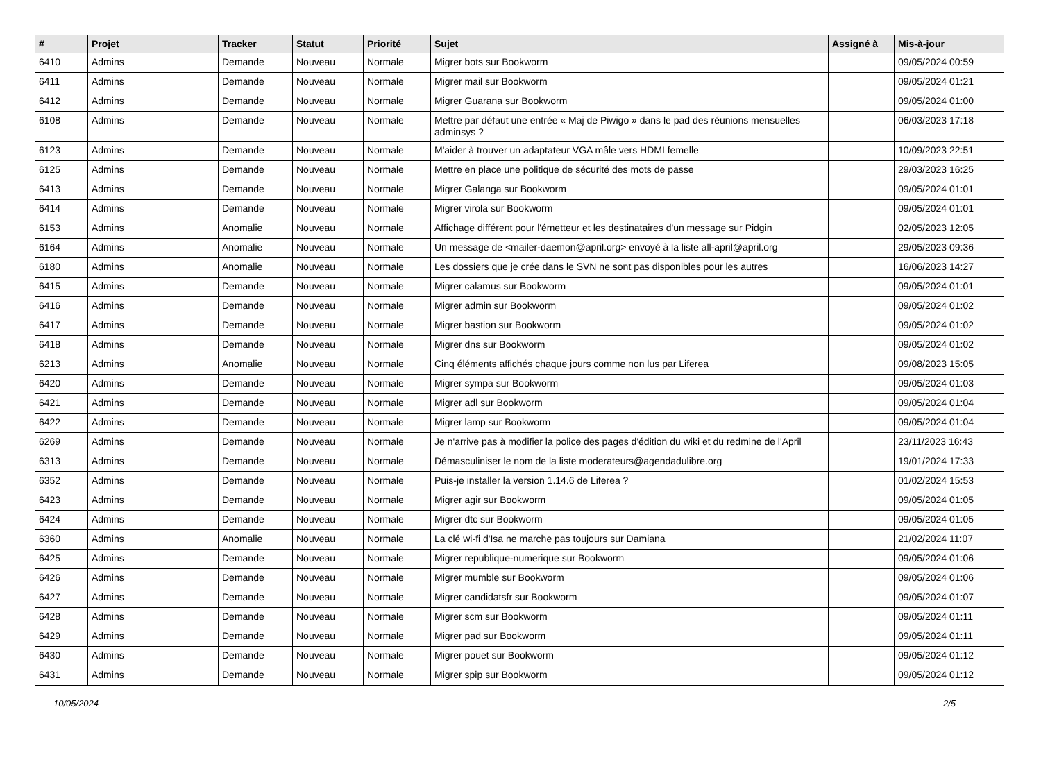| # | Projet | Tracker | Statut | Priorité | Sujet | Assigné à | Mis-à-jour |
| --- | --- | --- | --- | --- | --- | --- | --- |
| 6410 | Admins | Demande | Nouveau | Normale | Migrer bots sur Bookworm | | 09/05/2024 00:59 |
| 6411 | Admins | Demande | Nouveau | Normale | Migrer mail sur Bookworm | | 09/05/2024 01:21 |
| 6412 | Admins | Demande | Nouveau | Normale | Migrer Guarana sur Bookworm | | 09/05/2024 01:00 |
| 6108 | Admins | Demande | Nouveau | Normale | Mettre par défaut une entrée « Maj de Piwigo » dans le pad des réunions mensuelles adminsys ? | | 06/03/2023 17:18 |
| 6123 | Admins | Demande | Nouveau | Normale | M'aider à trouver un adaptateur VGA mâle vers HDMI femelle | | 10/09/2023 22:51 |
| 6125 | Admins | Demande | Nouveau | Normale | Mettre en place une politique de sécurité des mots de passe | | 29/03/2023 16:25 |
| 6413 | Admins | Demande | Nouveau | Normale | Migrer Galanga sur Bookworm | | 09/05/2024 01:01 |
| 6414 | Admins | Demande | Nouveau | Normale | Migrer virola sur Bookworm | | 09/05/2024 01:01 |
| 6153 | Admins | Anomalie | Nouveau | Normale | Affichage différent pour l'émetteur et les destinataires d'un message sur Pidgin | | 02/05/2023 12:05 |
| 6164 | Admins | Anomalie | Nouveau | Normale | Un message de <mailer-daemon@april.org> envoyé à la liste all-april@april.org | | 29/05/2023 09:36 |
| 6180 | Admins | Anomalie | Nouveau | Normale | Les dossiers que je crée dans le SVN ne sont pas disponibles pour les autres | | 16/06/2023 14:27 |
| 6415 | Admins | Demande | Nouveau | Normale | Migrer calamus sur Bookworm | | 09/05/2024 01:01 |
| 6416 | Admins | Demande | Nouveau | Normale | Migrer admin sur Bookworm | | 09/05/2024 01:02 |
| 6417 | Admins | Demande | Nouveau | Normale | Migrer bastion sur Bookworm | | 09/05/2024 01:02 |
| 6418 | Admins | Demande | Nouveau | Normale | Migrer dns sur Bookworm | | 09/05/2024 01:02 |
| 6213 | Admins | Anomalie | Nouveau | Normale | Cinq éléments affichés chaque jours comme non lus par Liferea | | 09/08/2023 15:05 |
| 6420 | Admins | Demande | Nouveau | Normale | Migrer sympa sur Bookworm | | 09/05/2024 01:03 |
| 6421 | Admins | Demande | Nouveau | Normale | Migrer adl sur Bookworm | | 09/05/2024 01:04 |
| 6422 | Admins | Demande | Nouveau | Normale | Migrer lamp sur Bookworm | | 09/05/2024 01:04 |
| 6269 | Admins | Demande | Nouveau | Normale | Je n'arrive pas à modifier la police des pages d'édition du wiki et du redmine de l'April | | 23/11/2023 16:43 |
| 6313 | Admins | Demande | Nouveau | Normale | Démasculiniser le nom de la liste moderateurs@agendadulibre.org | | 19/01/2024 17:33 |
| 6352 | Admins | Demande | Nouveau | Normale | Puis-je installer la version 1.14.6 de Liferea ? | | 01/02/2024 15:53 |
| 6423 | Admins | Demande | Nouveau | Normale | Migrer agir sur Bookworm | | 09/05/2024 01:05 |
| 6424 | Admins | Demande | Nouveau | Normale | Migrer dtc sur Bookworm | | 09/05/2024 01:05 |
| 6360 | Admins | Anomalie | Nouveau | Normale | La clé wi-fi d'Isa ne marche pas toujours sur Damiana | | 21/02/2024 11:07 |
| 6425 | Admins | Demande | Nouveau | Normale | Migrer republique-numerique sur Bookworm | | 09/05/2024 01:06 |
| 6426 | Admins | Demande | Nouveau | Normale | Migrer mumble sur Bookworm | | 09/05/2024 01:06 |
| 6427 | Admins | Demande | Nouveau | Normale | Migrer candidatsfr sur Bookworm | | 09/05/2024 01:07 |
| 6428 | Admins | Demande | Nouveau | Normale | Migrer scm sur Bookworm | | 09/05/2024 01:11 |
| 6429 | Admins | Demande | Nouveau | Normale | Migrer pad sur Bookworm | | 09/05/2024 01:11 |
| 6430 | Admins | Demande | Nouveau | Normale | Migrer pouet sur Bookworm | | 09/05/2024 01:12 |
| 6431 | Admins | Demande | Nouveau | Normale | Migrer spip sur Bookworm | | 09/05/2024 01:12 |
10/05/2024 2/5